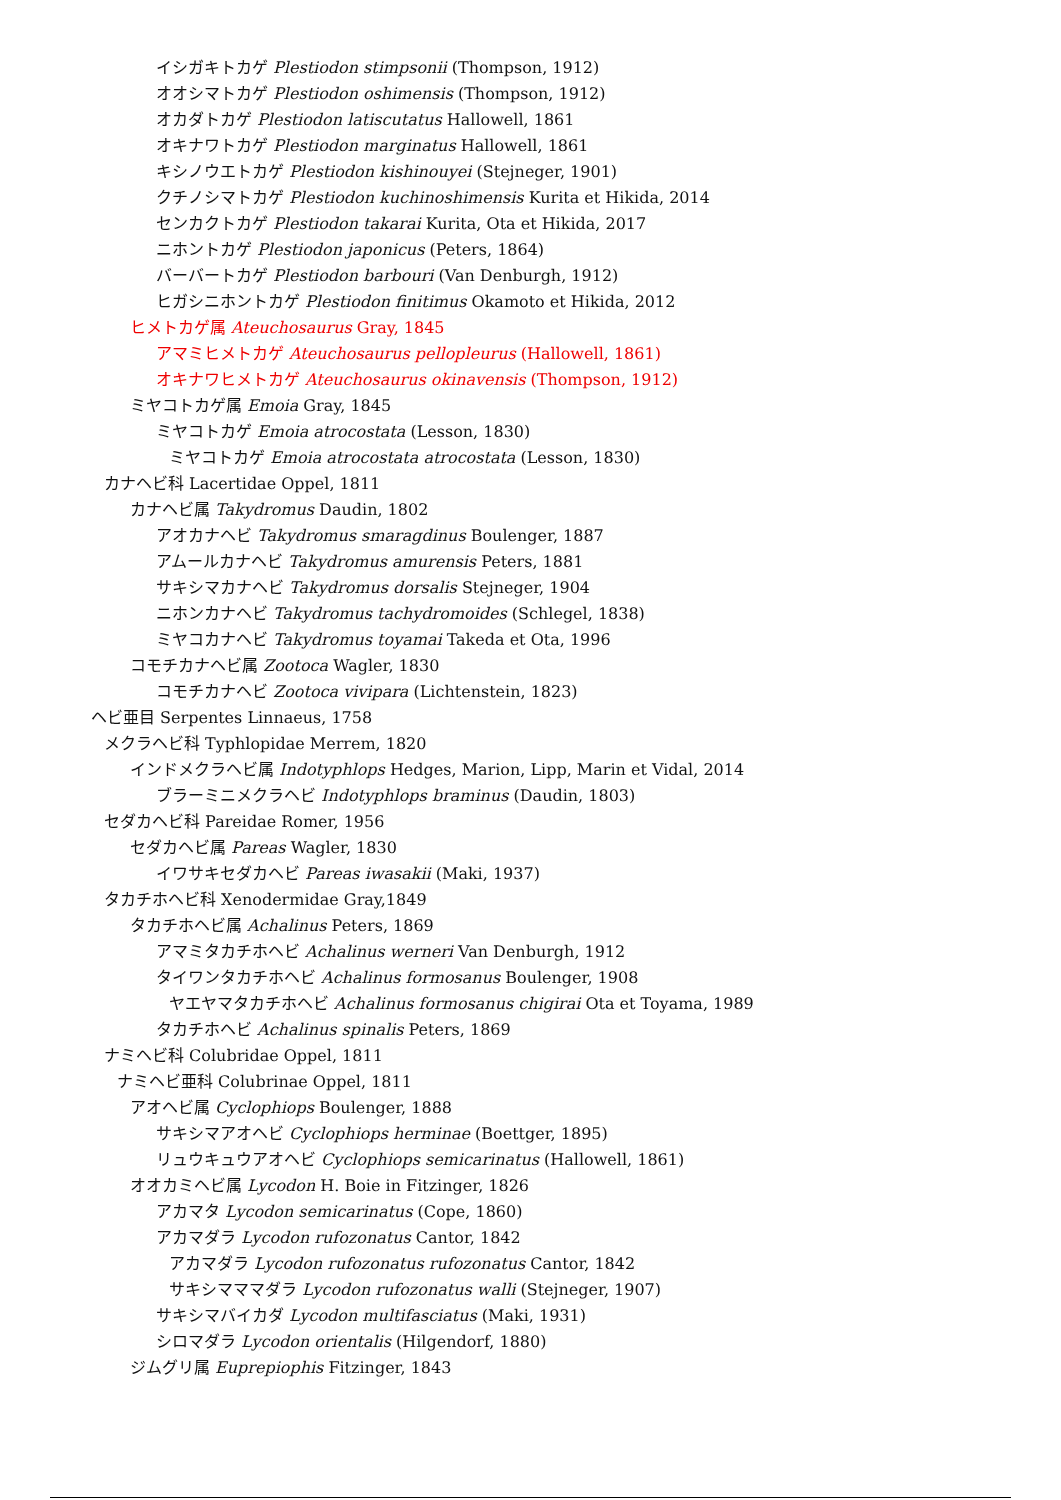イシガキトカゲ Plestiodon stimpsonii (Thompson, 1912)
オオシマトカゲ Plestiodon oshimensis (Thompson, 1912)
オカダトカゲ Plestiodon latiscutatus Hallowell, 1861
オキナワトカゲ Plestiodon marginatus Hallowell, 1861
キシノウエトカゲ Plestiodon kishinouyei (Stejneger, 1901)
クチノシマトカゲ Plestiodon kuchinoshimensis Kurita et Hikida, 2014
センカクトカゲ Plestiodon takarai Kurita, Ota et Hikida, 2017
ニホントカゲ Plestiodon japonicus (Peters, 1864)
バーバートカゲ Plestiodon barbouri (Van Denburgh, 1912)
ヒガシニホントカゲ Plestiodon finitimus Okamoto et Hikida, 2012
ヒメトカゲ属 Ateuchosaurus Gray, 1845
アマミヒメトカゲ Ateuchosaurus pellopleurus (Hallowell, 1861)
オキナワヒメトカゲ Ateuchosaurus okinavensis (Thompson, 1912)
ミヤコトカゲ属 Emoia Gray, 1845
ミヤコトカゲ Emoia atrocostata (Lesson, 1830)
ミヤコトカゲ Emoia atrocostata atrocostata (Lesson, 1830)
カナヘビ科 Lacertidae Oppel, 1811
カナヘビ属 Takydromus Daudin, 1802
アオカナヘビ Takydromus smaragdinus Boulenger, 1887
アムールカナヘビ Takydromus amurensis Peters, 1881
サキシマカナヘビ Takydromus dorsalis Stejneger, 1904
ニホンカナヘビ Takydromus tachydromoides (Schlegel, 1838)
ミヤコカナヘビ Takydromus toyamai Takeda et Ota, 1996
コモチカナヘビ属 Zootoca Wagler, 1830
コモチカナヘビ Zootoca vivipara (Lichtenstein, 1823)
ヘビ亜目 Serpentes Linnaeus, 1758
メクラヘビ科 Typhlopidae Merrem, 1820
インドメクラヘビ属 Indotyphlops Hedges, Marion, Lipp, Marin et Vidal, 2014
ブラーミニメクラヘビ Indotyphlops braminus (Daudin, 1803)
セダカヘビ科 Pareidae Romer, 1956
セダカヘビ属 Pareas Wagler, 1830
イワサキセダカヘビ Pareas iwasakii (Maki, 1937)
タカチホヘビ科 Xenodermidae Gray,1849
タカチホヘビ属 Achalinus Peters, 1869
アマミタカチホヘビ Achalinus werneri Van Denburgh, 1912
タイワンタカチホヘビ Achalinus formosanus Boulenger, 1908
ヤエヤマタカチホヘビ Achalinus formosanus chigirai Ota et Toyama, 1989
タカチホヘビ Achalinus spinalis Peters, 1869
ナミヘビ科 Colubridae Oppel, 1811
ナミヘビ亜科 Colubrinae Oppel, 1811
アオヘビ属 Cyclophiops Boulenger, 1888
サキシマアオヘビ Cyclophiops herminae (Boettger, 1895)
リュウキュウアオヘビ Cyclophiops semicarinatus (Hallowell, 1861)
オオカミヘビ属 Lycodon H. Boie in Fitzinger, 1826
アカマタ Lycodon semicarinatus (Cope, 1860)
アカマダラ Lycodon rufozonatus Cantor, 1842
アカマダラ Lycodon rufozonatus rufozonatus Cantor, 1842
サキシマママダラ Lycodon rufozonatus walli (Stejneger, 1907)
サキシマバイカダ Lycodon multifasciatus (Maki, 1931)
シロマダラ Lycodon orientalis (Hilgendorf, 1880)
ジムグリ属 Euprepiophis Fitzinger, 1843